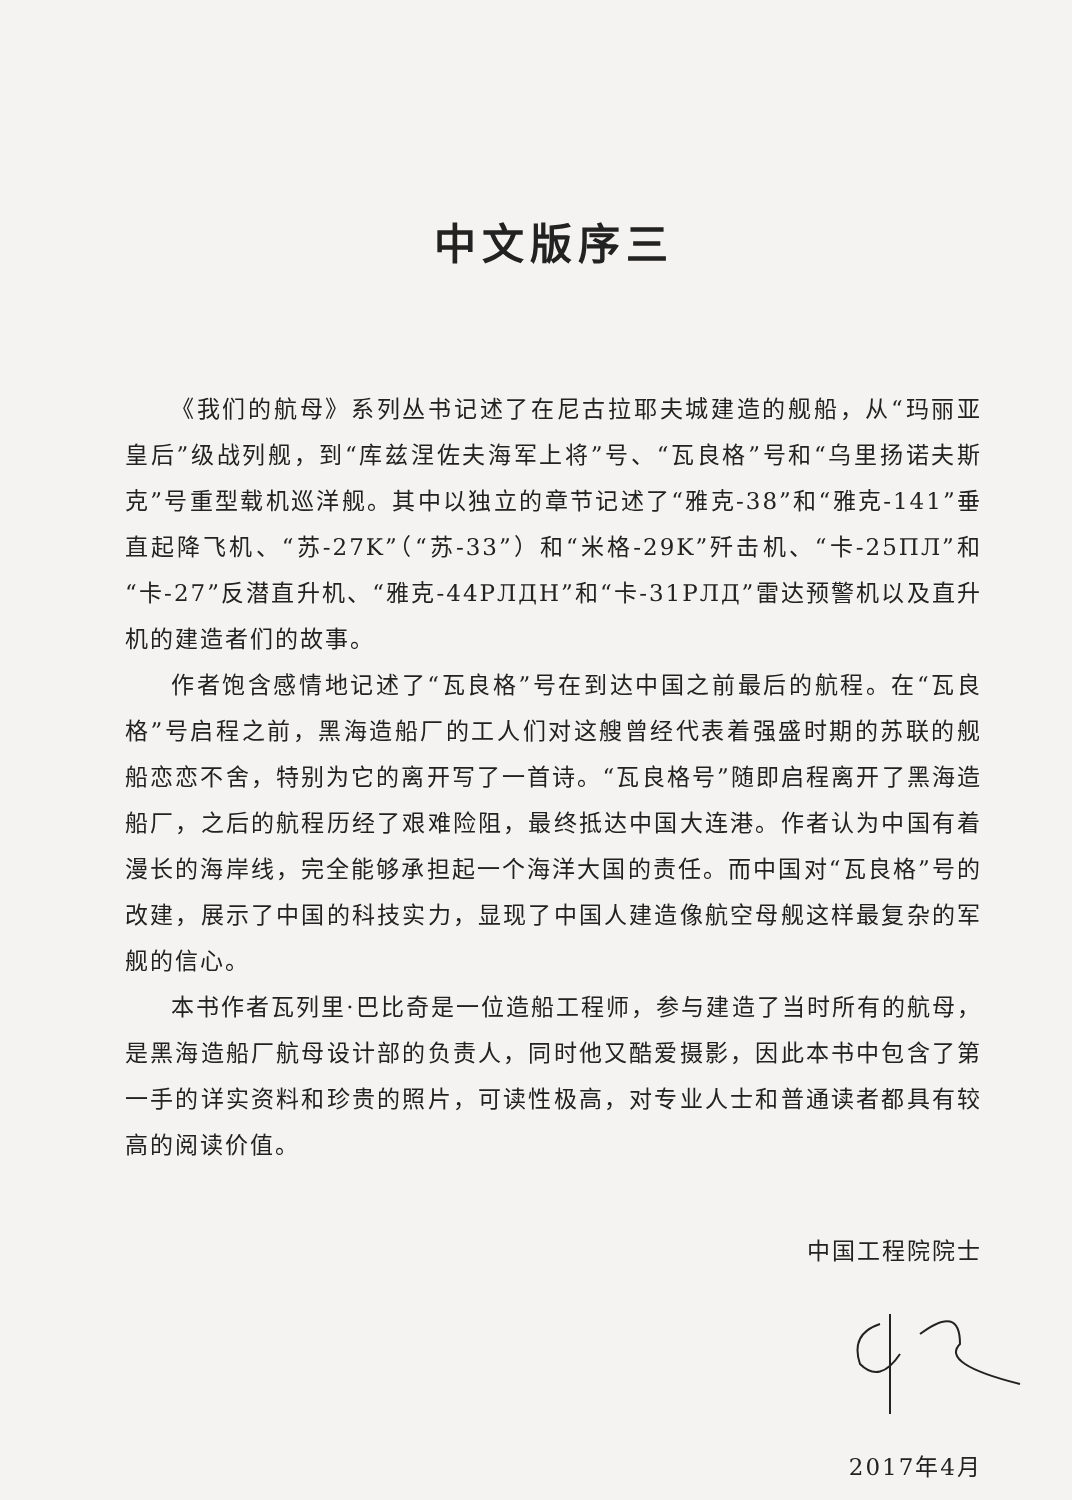中文版序三
《我们的航母》系列丛书记述了在尼古拉耶夫城建造的舰船，从“玛丽亚皇后”级战列舰，到“库兹涅佐夫海军上将”号、“瓦良格”号和“乌里扬诺夫斯克”号重型载机巡洋舰。其中以独立的章节记述了“雅克-38”和“雅克-141”垂直起降飞机、“苏-27K”（“苏-33”）和“米格-29K”歼击机、“卡-25ПЛ”和“卡-27”反潜直升机、“雅克-44РЛДН”和“卡-31РЛД”雷达预警机以及直升机的建造者们的故事。
作者饱含感情地记述了“瓦良格”号在到达中国之前最后的航程。在“瓦良格”号启程之前，黑海造船厂的工人们对这艘曾经代表着强盛时期的苏联的舰船恋恋不舍，特别为它的离开写了一首诗。“瓦良格号”随即启程离开了黑海造船厂，之后的航程历经了艰难险阻，最终抵达中国大连港。作者认为中国有着漫长的海岸线，完全能够承担起一个海洋大国的责任。而中国对“瓦良格”号的改建，展示了中国的科技实力，显现了中国人建造像航空母舰这样最复杂的军舰的信心。
本书作者瓦列里·巴比奇是一位造船工程师，参与建造了当时所有的航母，是黑海造船厂航母设计部的负责人，同时他又酷爱摄影，因此本书中包含了第一手的详实资料和珍贵的照片，可读性极高，对专业人士和普通读者都具有较高的阅读价值。
中国工程院院士
2017年4月